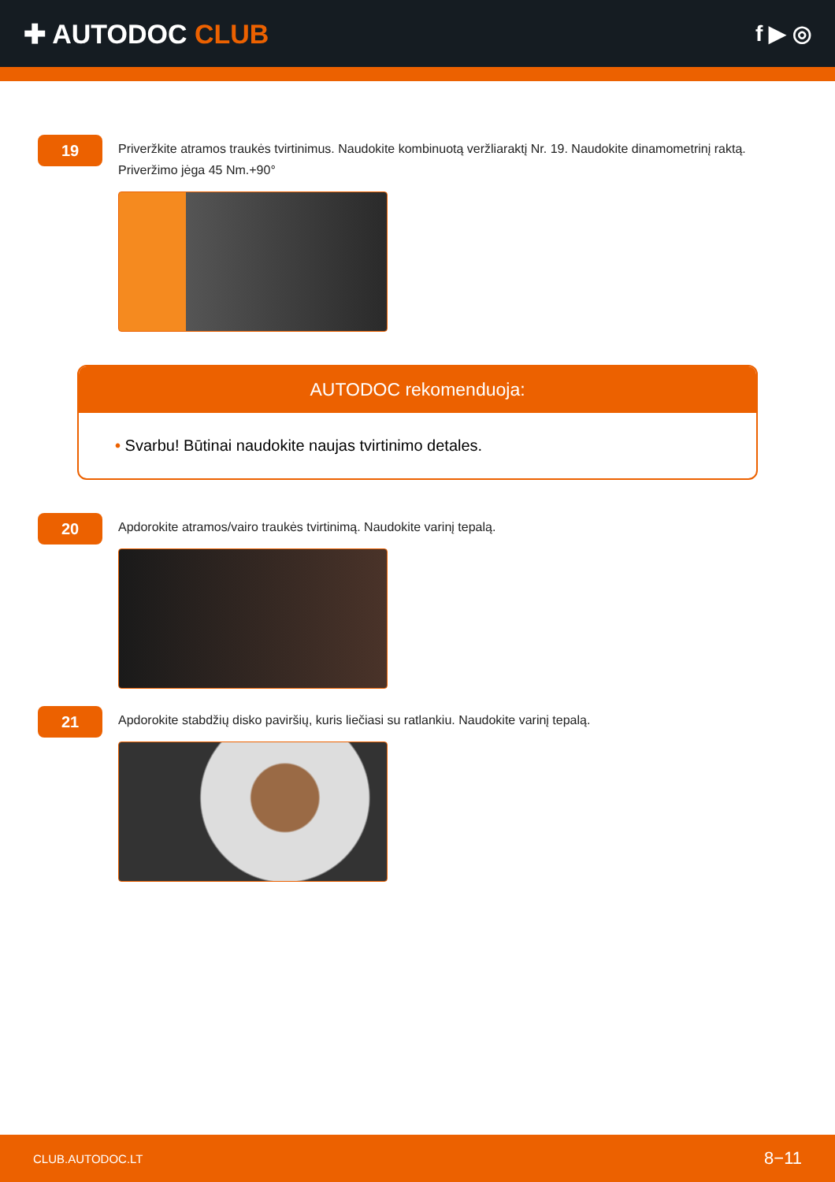✚ AUTODOC CLUB
f ▶ ◎
19
Priveržkite atramos traukės tvirtinimus. Naudokite kombinuotą veržliaraktį Nr. 19. Naudokite dinamometrinį raktą. Priveržimo jėga 45 Nm.+90°
AUTODOC rekomenduoja:
• Svarbu! Būtinai naudokite naujas tvirtinimo detales.
20
Apdorokite atramos/vairo traukės tvirtinimą. Naudokite varinį tepalą.
21
Apdorokite stabdžių disko paviršių, kuris liečiasi su ratlankiu. Naudokite varinį tepalą.
CLUB.AUTODOC.LT 8−11